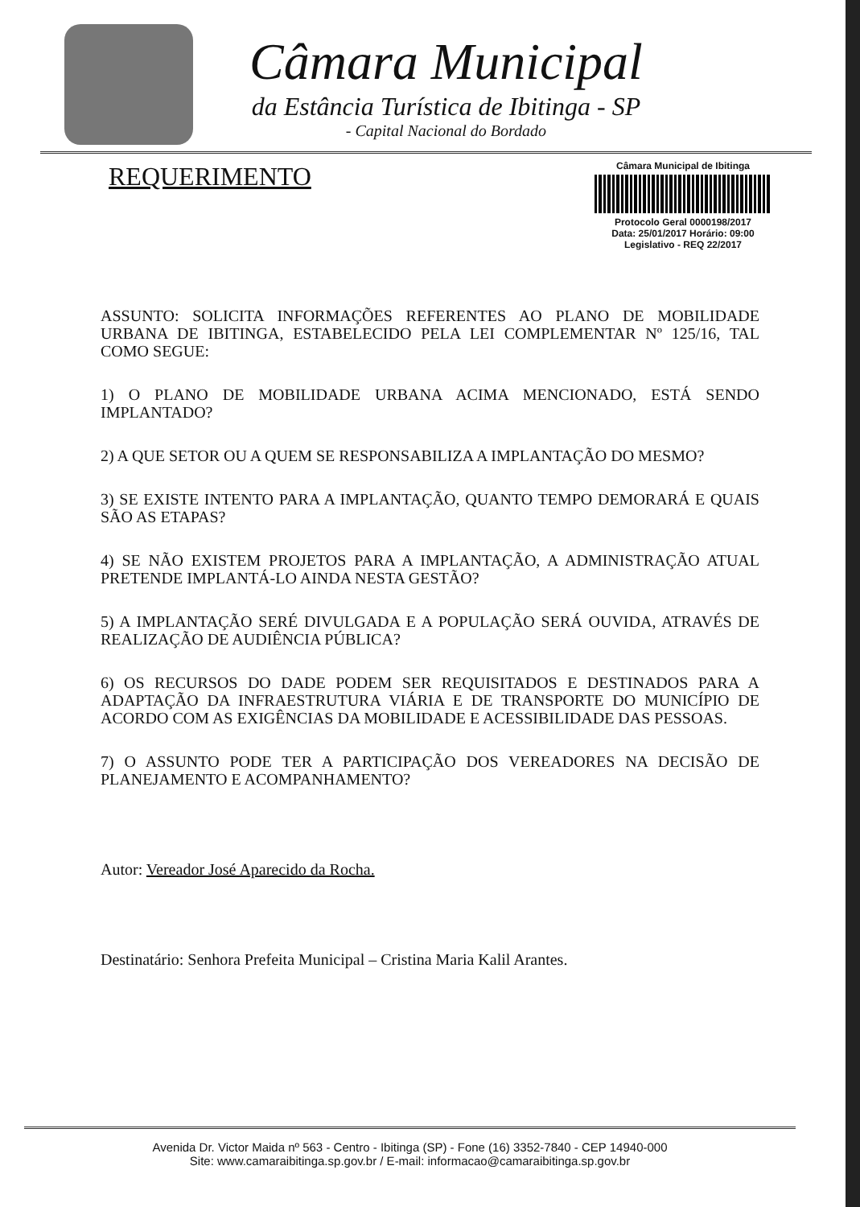Câmara Municipal
da Estância Turística de Ibitinga - SP
- Capital Nacional do Bordado
REQUERIMENTO
Câmara Municipal de Ibitinga
Protocolo Geral 0000198/2017
Data: 25/01/2017 Horário: 09:00
Legislativo - REQ 22/2017
ASSUNTO: SOLICITA INFORMAÇÕES REFERENTES AO PLANO DE MOBILIDADE URBANA DE IBITINGA, ESTABELECIDO PELA LEI COMPLEMENTAR Nº 125/16, TAL COMO SEGUE:
1) O PLANO DE MOBILIDADE URBANA ACIMA MENCIONADO, ESTÁ SENDO IMPLANTADO?
2) A QUE SETOR OU A QUEM SE RESPONSABILIZA A IMPLANTAÇÃO DO MESMO?
3) SE EXISTE INTENTO PARA A IMPLANTAÇÃO, QUANTO TEMPO DEMORARÁ E QUAIS SÃO AS ETAPAS?
4) SE NÃO EXISTEM PROJETOS PARA A IMPLANTAÇÃO, A ADMINISTRAÇÃO ATUAL PRETENDE IMPLANTÁ-LO AINDA NESTA GESTÃO?
5) A IMPLANTAÇÃO SERÉ DIVULGADA E A POPULAÇÃO SERÁ OUVIDA, ATRAVÉS DE REALIZAÇÃO DE AUDIÊNCIA PÚBLICA?
6) OS RECURSOS DO DADE PODEM SER REQUISITADOS E DESTINADOS PARA A ADAPTAÇÃO DA INFRAESTRUTURA VIÁRIA E DE TRANSPORTE DO MUNICÍPIO DE ACORDO COM AS EXIGÊNCIAS DA MOBILIDADE E ACESSIBILIDADE DAS PESSOAS.
7) O ASSUNTO PODE TER A PARTICIPAÇÃO DOS VEREADORES NA DECISÃO DE PLANEJAMENTO E ACOMPANHAMENTO?
Autor: Vereador José Aparecido da Rocha.
Destinatário: Senhora Prefeita Municipal – Cristina Maria Kalil Arantes.
Avenida Dr. Victor Maida nº 563 - Centro - Ibitinga (SP) - Fone (16) 3352-7840 - CEP 14940-000
Site: www.camaraibitinga.sp.gov.br / E-mail: informacao@camaraibitinga.sp.gov.br